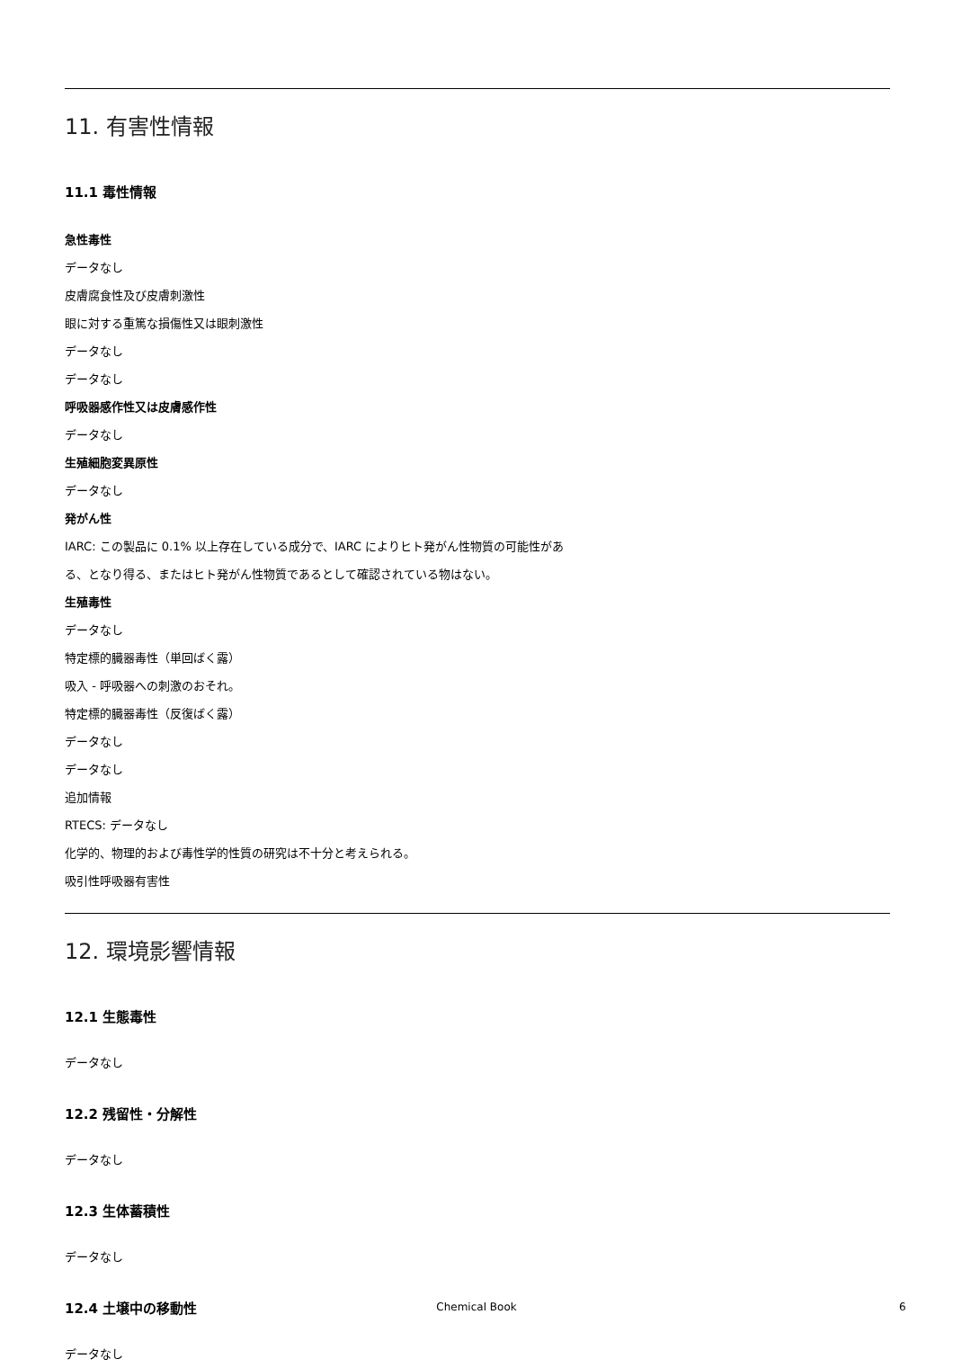11. 有害性情報
11.1 毒性情報
急性毒性
データなし
皮膚腐食性及び皮膚刺激性
眼に対する重篤な損傷性又は眼刺激性
データなし
データなし
呼吸器感作性又は皮膚感作性
データなし
生殖細胞変異原性
データなし
発がん性
IARC: この製品に 0.1% 以上存在している成分で、IARC によりヒト発がん性物質の可能性があ
る、となり得る、またはヒト発がん性物質であるとして確認されている物はない。
生殖毒性
データなし
特定標的臓器毒性（単回ばく露）
吸入 - 呼吸器への刺激のおそれ。
特定標的臓器毒性（反復ばく露）
データなし
データなし
追加情報
RTECS: データなし
化学的、物理的および毒性学的性質の研究は不十分と考えられる。
吸引性呼吸器有害性
12. 環境影響情報
12.1 生態毒性
データなし
12.2 残留性・分解性
データなし
12.3 生体蓄積性
データなし
12.4 土壌中の移動性
データなし
Chemical Book 6